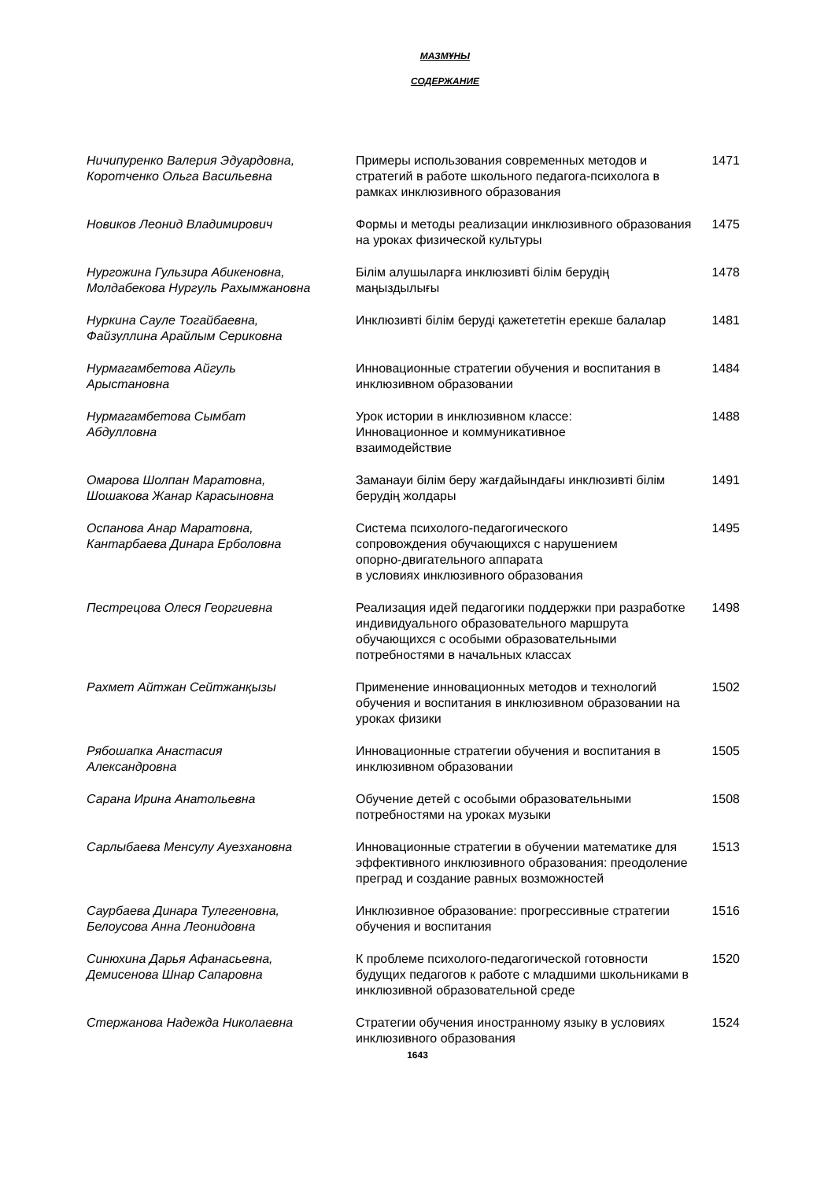МАЗМҰНЫ
СОДЕРЖАНИЕ
| Ничипуренко Валерия Эдуардовна, Коротченко Ольга Васильевна | Примеры использования современных методов и стратегий в работе школьного педагога-психолога в рамках инклюзивного образования | 1471 |
| Новиков Леонид Владимирович | Формы и методы реализации инклюзивного образования на уроках физической культуры | 1475 |
| Нургожина Гульзира Абикеновна, Молдабекова Нургуль Рахымжановна | Білім алушыларға инклюзивті білім берудің маңыздылығы | 1478 |
| Нуркина Сауле Тогайбаевна, Файзуллина Арайлым Сериковна | Инклюзивті білім беруді қажетететін ерекше балалар | 1481 |
| Нурмагамбетова Айгуль Арыстановна | Инновационные стратегии обучения и воспитания в инклюзивном образовании | 1484 |
| Нурмагамбетова Сымбат Абдулловна | Урок истории в инклюзивном классе: Инновационное и коммуникативное взаимодействие | 1488 |
| Омарова Шолпан Маратовна, Шошакова Жанар Карасыновна | Заманауи білім беру жағдайындағы инклюзивті білім берудің жолдары | 1491 |
| Оспанова Анар Маратовна, Кантарбаева Динара Ерболовна | Система психолого-педагогического сопровождения обучающихся с нарушением опорно-двигательного аппарата в условиях инклюзивного образования | 1495 |
| Пестрецова Олеся Георгиевна | Реализация идей педагогики поддержки при разработке индивидуального образовательного маршрута обучающихся с особыми образовательными потребностями в начальных классах | 1498 |
| Рахмет Айтжан Сейтжанқызы | Применение инновационных методов и технологий обучения и воспитания в инклюзивном образовании на уроках физики | 1502 |
| Рябошапка Анастасия Александровна | Инновационные стратегии обучения и воспитания в инклюзивном образовании | 1505 |
| Сарана Ирина Анатольевна | Обучение детей с особыми образовательными потребностями на уроках музыки | 1508 |
| Сарлыбаева Менсулу Ауезхановна | Инновационные стратегии в обучении математике для эффективного инклюзивного образования: преодоление преград и создание равных возможностей | 1513 |
| Саурбаева Динара Тулегеновна, Белоусова Анна Леонидовна | Инклюзивное образование: прогрессивные стратегии обучения и воспитания | 1516 |
| Синюхина Дарья Афанасьевна, Демисенова Шнар Сапаровна | К проблеме психолого-педагогической готовности будущих педагогов к работе с младшими школьниками в инклюзивной образовательной среде | 1520 |
| Стержанова Надежда Николаевна | Стратегии обучения иностранному языку в условиях инклюзивного образования | 1524 |
1643